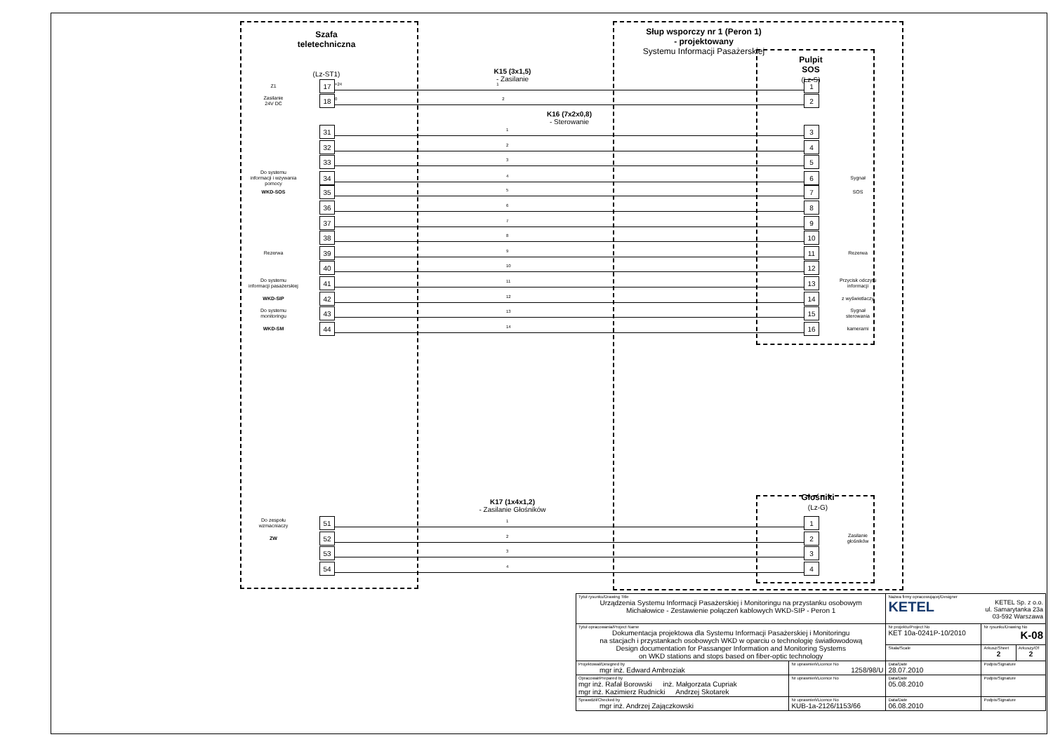Szafa
teletechniczna
(Lz-ST1)
K15 (3x1,5)
- Zasilanie
Słup wsporczy nr 1 (Peron 1)
- projektowany
Systemu Informacji Pasażerskiej
Pulpit
SOS
(Lz-S)
Z1
17
+24 1
1
Zasilanie
24V DC
18
0 2
2
K16 (7x2x0,8)
- Sterowanie
31
1
3
32
2
4
33
3
5
Do systemu
informacji i wzywania
pomocy
34
4
6
Sygnał
WKD-SOS
35
5
7
SOS
36
6
8
37
7
9
38
8
10
Rezerwa
39
9
11
Rezerwa
40
10
12
Do systemu
informacji pasażerskiej
41
11
13
Przycisk odczytu
informacji
WKD-SIP
42
12
14
z wyświetlaczy
Do systemu
monitoringu
43
13
15
Sygnał
sterowania
WKD-SM
44
14
16
kamerami
K17 (1x4x1,2)
- Zasilanie Głośników
Głośniki
(Lz-G)
Do zespołu
wzmacniaczy
51
1
1
ZW
52
2
2
Zasilanie
głośników
53
3
3
54
4
4
| Tytuł rysunku/Drawing Title Urządzenia Systemu Informacji Pasażerskiej i Monitoringu na przystanku osobowym Michałowice - Zestawienie połączeń kablowych WKD-SIP - Peron 1 | | Nazwa firmy opracowującej/Designer KETEL KETEL Sp. z o.o. ul. Samarytanka 23a 03-592 Warszawa | | |
| Tytuł opracowania/Project Name Dokumentacja projektowa dla Systemu Informacji Pasażerskiej i Monitoringu na stacjach i przystankach osobowych WKD w oparciu o technologię światłowodową Design documentation for Passanger Information and Monitoring Systems on WKD stations and stops based on fiber-optic technology | | Nr projektu/Project No KET 10a-0241P-10/2010 | Nr rysunku/Drawing No K-08 | |
| | | Skala/Scale | Arkusz/Sheet 2 | Arkuszy/Of 2 |
| Projektował/Designed by mgr inż. Edward Ambroziak | Nr uprawnień/Licence No 1258/98/U | Data/Date 28.07.2010 | Podpis/Signature | |
| Opracował/Prepared by mgr inż. Rafał Borowski inż. Małgorzata Cupriak mgr inż. Kazimierz Rudnicki Andrzej Skotarek | Nr uprawnień/Licence No | Data/Date 05.08.2010 | Podpis/Signature | |
| Sprawdził/Checked by mgr inż. Andrzej Zajączkowski | Nr uprawnień/Licence No KUB-1a-2126/1153/66 | Data/Date 06.08.2010 | Podpis/Signature | |